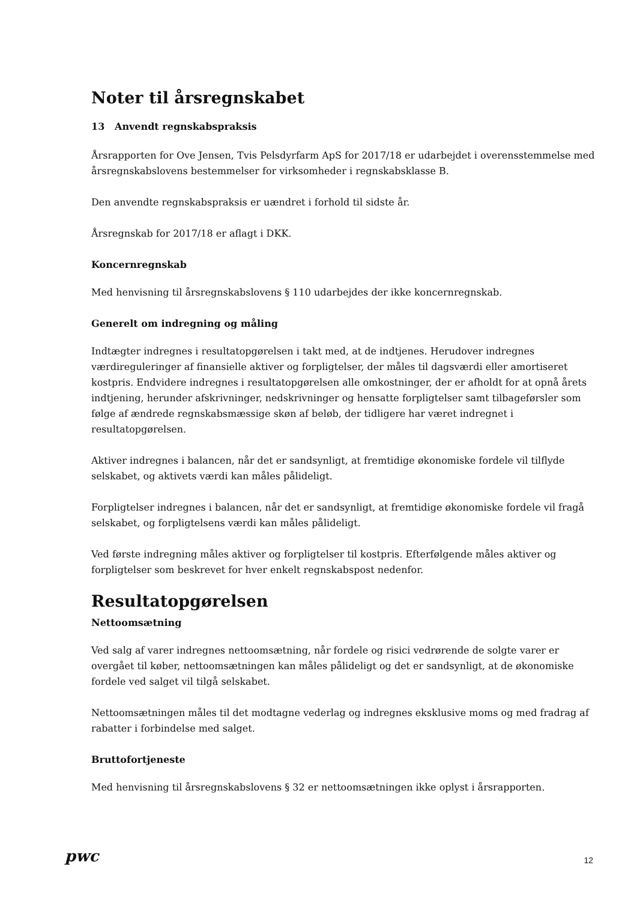Noter til årsregnskabet
13 Anvendt regnskabspraksis
Årsrapporten for Ove Jensen, Tvis Pelsdyrfarm ApS for 2017/18 er udarbejdet i overensstemmelse med årsregnskabslovens bestemmelser for virksomheder i regnskabsklasse B.
Den anvendte regnskabspraksis er uændret i forhold til sidste år.
Årsregnskab for 2017/18 er aflagt i DKK.
Koncernregnskab
Med henvisning til årsregnskabslovens § 110 udarbejdes der ikke koncernregnskab.
Generelt om indregning og måling
Indtægter indregnes i resultatopgørelsen i takt med, at de indtjenes. Herudover indregnes værdireguleringer af finansielle aktiver og forpligtelser, der måles til dagsværdi eller amortiseret kostpris. Endvidere indregnes i resultatopgørelsen alle omkostninger, der er afholdt for at opnå årets indtjening, herunder afskrivninger, nedskrivninger og hensatte forpligtelser samt tilbageførsler som følge af ændrede regnskabsmæssige skøn af beløb, der tidligere har været indregnet i resultatopgørelsen.
Aktiver indregnes i balancen, når det er sandsynligt, at fremtidige økonomiske fordele vil tilflyde selskabet, og aktivets værdi kan måles pålideligt.
Forpligtelser indregnes i balancen, når det er sandsynligt, at fremtidige økonomiske fordele vil fragå selskabet, og forpligtelsens værdi kan måles pålideligt.
Ved første indregning måles aktiver og forpligtelser til kostpris. Efterfølgende måles aktiver og forpligtelser som beskrevet for hver enkelt regnskabspost nedenfor.
Resultatopgørelsen
Nettoomsætning
Ved salg af varer indregnes nettoomsætning, når fordele og risici vedrørende de solgte varer er overgået til køber, nettoomsætningen kan måles pålideligt og det er sandsynligt, at de økonomiske fordele ved salget vil tilgå selskabet.
Nettoomsætningen måles til det modtagne vederlag og indregnes eksklusive moms og med fradrag af rabatter i forbindelse med salget.
Bruttofortjeneste
Med henvisning til årsregnskabslovens § 32 er nettoomsætningen ikke oplyst i årsrapporten.
pwc
12